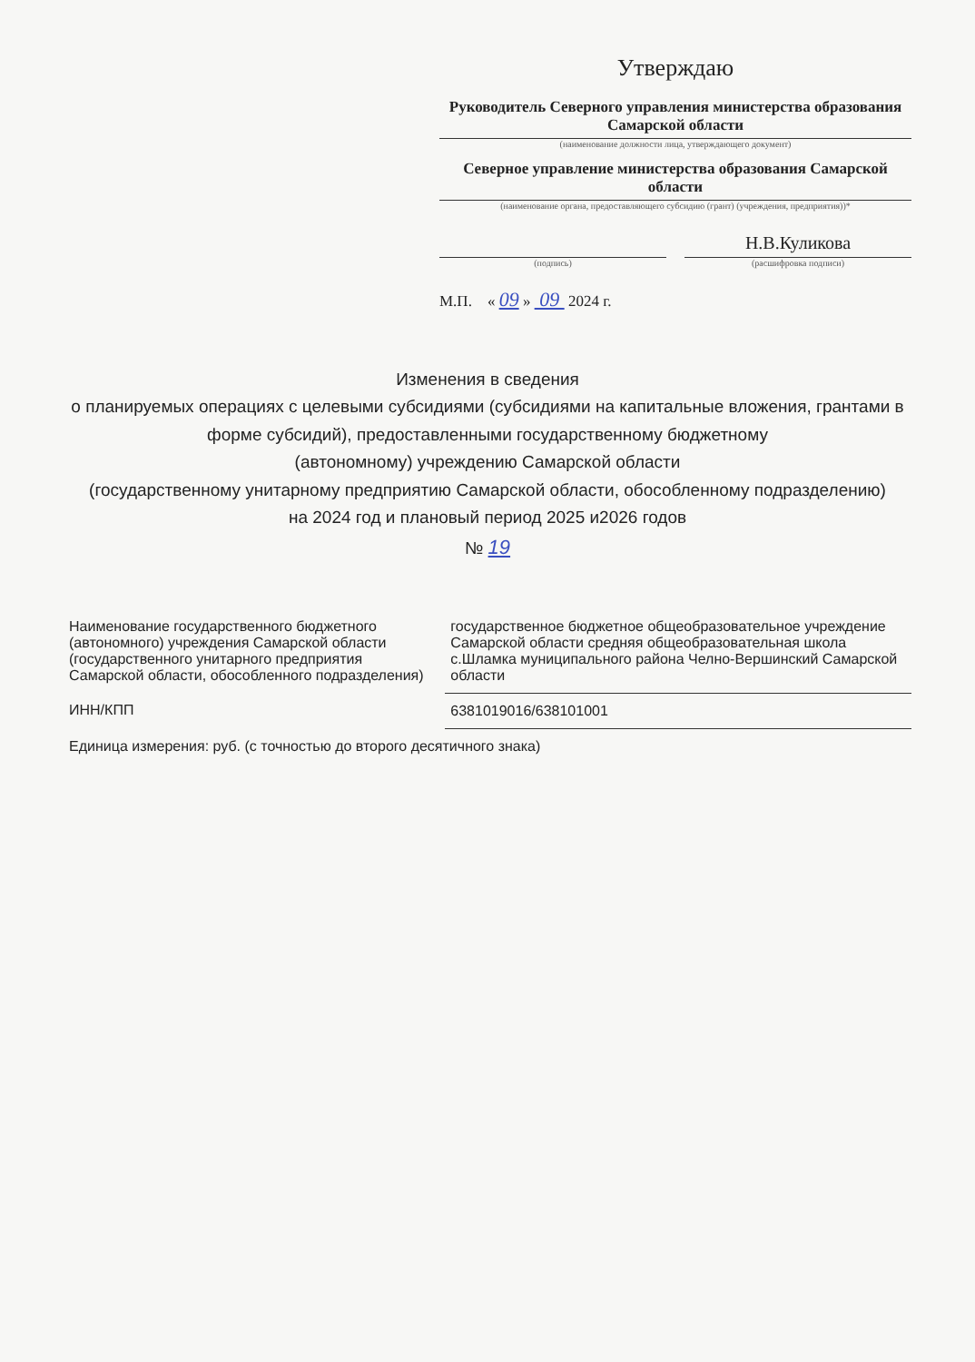Утверждаю
Руководитель Северного управления министерства образования Самарской области
(наименование должности лица, утверждающего документ)
Северное управление министерства образования Самарской области
(наименование органа, предоставляющего субсидию (грант) (учреждения, предприятия))*
(подпись)
Н.В.Куликова
(расшифровка подписи)
М.П. « 09 » 09 2024 г.
Изменения в сведения
о планируемых операциях с целевыми субсидиями (субсидиями на капитальные вложения, грантами в форме субсидий), предоставленными государственному бюджетному
(автономному) учреждению Самарской области
(государственному унитарному предприятию Самарской области, обособленному подразделению)
на 2024 год и плановый период 2025 и2026 годов
№ 19
| Наименование государственного бюджетного (автономного) учреждения Самарской области (государственного унитарного предприятия Самарской области, обособленного подразделения) | государственное бюджетное общеобразовательное учреждение Самарской области средняя общеобразовательная школа с.Шламка муниципального района Челно-Вершинский Самарской области |
| ИНН/КПП | 6381019016/638101001 |
| Единица измерения: руб. (с точностью до второго десятичного знака) | |